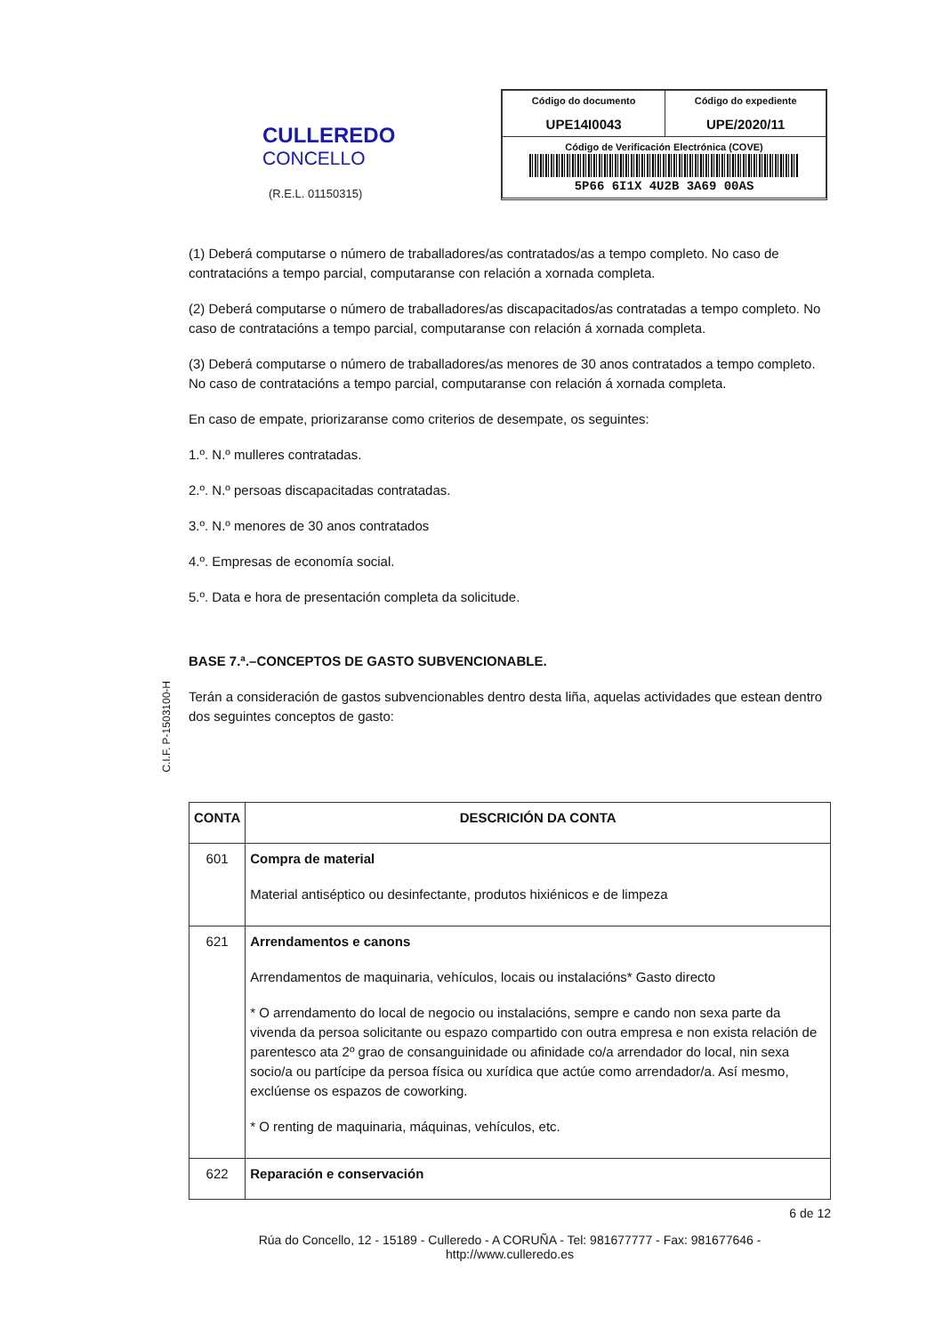CULLEREDO
CONCELLO
(R.E.L. 01150315)
| Código do documento UPE14I0043 | Código do expediente UPE/2020/11 |
| Código de Verificación Electrónica (COVE) 5P66 6I1X 4U2B 3A69 00AS | |
C.I.F. P-1503100-H
(1) Deberá computarse o número de traballadores/as contratados/as a tempo completo. No caso de contratacións a tempo parcial, computaranse con relación a xornada completa.
(2) Deberá computarse o número de traballadores/as discapacitados/as contratadas a tempo completo. No caso de contratacións a tempo parcial, computaranse con relación á xornada completa.
(3) Deberá computarse o número de traballadores/as menores de 30 anos contratados a tempo completo. No caso de contratacións a tempo parcial, computaranse con relación á xornada completa.
En caso de empate, priorizaranse como criterios de desempate, os seguintes:
1.º. N.º mulleres contratadas.
2.º. N.º persoas discapacitadas contratadas.
3.º. N.º menores de 30 anos contratados
4.º. Empresas de economía social.
5.º. Data e hora de presentación completa da solicitude.
BASE 7.ª.–CONCEPTOS DE GASTO SUBVENCIONABLE.
Terán a consideración de gastos subvencionables dentro desta liña, aquelas actividades que estean dentro dos seguintes conceptos de gasto:
| CONTA | DESCRICIÓN DA CONTA |
| --- | --- |
| 601 | Compra de material Material antiséptico ou desinfectante, produtos hixiénicos e de limpeza |
| 621 | Arrendamentos e canons Arrendamentos de maquinaria, vehículos, locais ou instalacións* Gasto directo * O arrendamento do local de negocio ou instalacións, sempre e cando non sexa parte da vivenda da persoa solicitante ou espazo compartido con outra empresa e non exista relación de parentesco ata 2º grao de consanguinidade ou afinidade co/a arrendador do local, nin sexa socio/a ou partícipe da persoa física ou xurídica que actúe como arrendador/a. Así mesmo, exclúense os espazos de coworking. * O renting de maquinaria, máquinas, vehículos, etc. |
| 622 | Reparación e conservación |
6 de 12
Rúa do Concello, 12 - 15189 - Culleredo - A CORUÑA - Tel: 981677777 - Fax: 981677646 -
http://www.culleredo.es